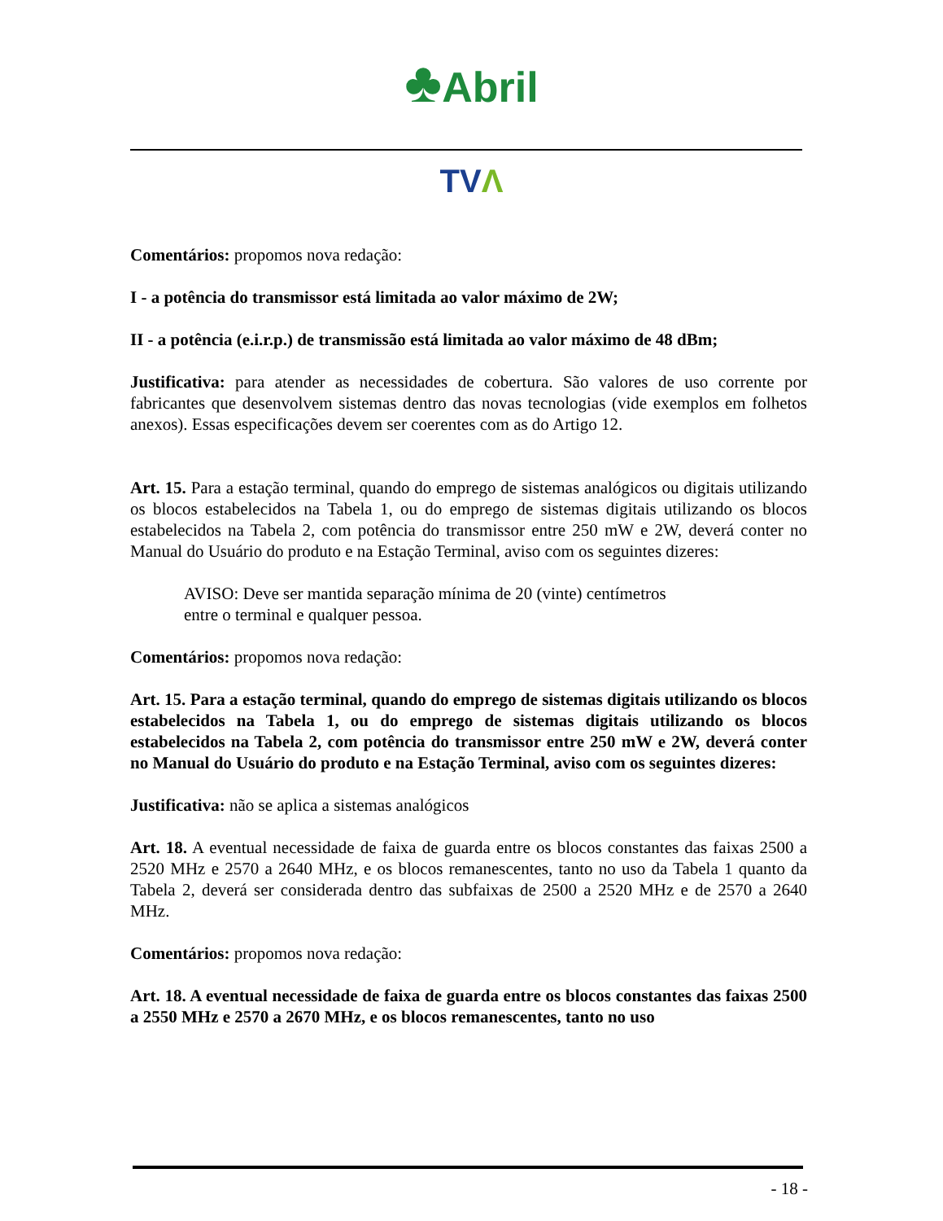♣Abril
TVΛ
Comentários: propomos nova redação:
I - a potência do transmissor está limitada ao valor máximo de 2W;
II - a potência (e.i.r.p.) de transmissão está limitada ao valor máximo de 48 dBm;
Justificativa: para atender as necessidades de cobertura. São valores de uso corrente por fabricantes que desenvolvem sistemas dentro das novas tecnologias (vide exemplos em folhetos anexos). Essas especificações devem ser coerentes com as do Artigo 12.
Art. 15. Para a estação terminal, quando do emprego de sistemas analógicos ou digitais utilizando os blocos estabelecidos na Tabela 1, ou do emprego de sistemas digitais utilizando os blocos estabelecidos na Tabela 2, com potência do transmissor entre 250 mW e 2W, deverá conter no Manual do Usuário do produto e na Estação Terminal, aviso com os seguintes dizeres:
AVISO: Deve ser mantida separação mínima de 20 (vinte) centímetros
entre o terminal e qualquer pessoa.
Comentários: propomos nova redação:
Art. 15. Para a estação terminal, quando do emprego de sistemas digitais utilizando os blocos estabelecidos na Tabela 1, ou do emprego de sistemas digitais utilizando os blocos estabelecidos na Tabela 2, com potência do transmissor entre 250 mW e 2W, deverá conter no Manual do Usuário do produto e na Estação Terminal, aviso com os seguintes dizeres:
Justificativa: não se aplica a sistemas analógicos
Art. 18. A eventual necessidade de faixa de guarda entre os blocos constantes das faixas 2500 a 2520 MHz e 2570 a 2640 MHz, e os blocos remanescentes, tanto no uso da Tabela 1 quanto da Tabela 2, deverá ser considerada dentro das subfaixas de 2500 a 2520 MHz e de 2570 a 2640 MHz.
Comentários: propomos nova redação:
Art. 18. A eventual necessidade de faixa de guarda entre os blocos constantes das faixas 2500 a 2550 MHz e 2570 a 2670 MHz, e os blocos remanescentes, tanto no uso
- 18 -